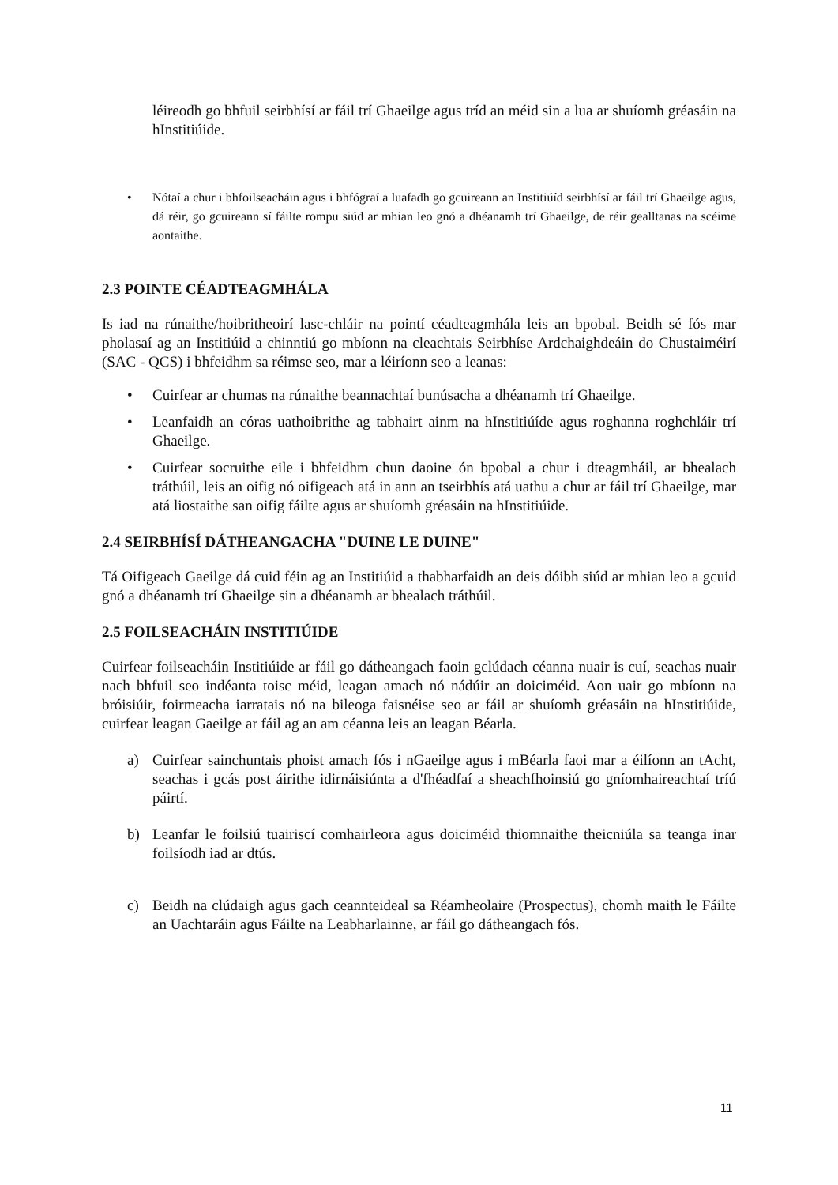léireodh go bhfuil seirbhísí ar fáil trí Ghaeilge agus tríd an méid sin a lua ar shuíomh gréasáin na hInstitiúide.
• Nótaí a chur i bhfoilseacháin agus i bhfógraí a luafadh go gcuireann an Institiúíd seirbhísí ar fáil trí Ghaeilge agus, dá réir, go gcuireann sí fáilte rompu siúd ar mhian leo gnó a dhéanamh trí Ghaeilge, de réir gealltanas na scéime aontaithe.
2.3 POINTE CÉADTEAGMHÁLA
Is iad na rúnaithe/hoibritheoirí lasc-chláir na pointí céadteagmhála leis an bpobal. Beidh sé fós mar pholasaí ag an Institiúid a chinntiú go mbíonn na cleachtais Seirbhíse Ardchaighdeáin do Chustaiméirí (SAC - QCS) i bhfeidhm sa réimse seo, mar a léiríonn seo a leanas:
• Cuirfear ar chumas na rúnaithe beannachtaí bunúsacha a dhéanamh trí Ghaeilge.
• Leanfaidh an córas uathoibrithe ag tabhairt ainm na hInstitiúíde agus roghanna roghchláir trí Ghaeilge.
• Cuirfear socruithe eile i bhfeidhm chun daoine ón bpobal a chur i dteagmháil, ar bhealach tráthúil, leis an oifig nó oifigeach atá in ann an tseirbhís atá uathu a chur ar fáil trí Ghaeilge, mar atá liostaithe san oifig fáilte agus ar shuíomh gréasáin na hInstitiúide.
2.4 SEIRBHÍSÍ DÁTHEANGACHA "DUINE LE DUINE"
Tá Oifigeach Gaeilge dá cuid féin ag an Institiúid a thabharfaidh an deis dóibh siúd ar mhian leo a gcuid gnó a dhéanamh trí Ghaeilge sin a dhéanamh ar bhealach tráthúil.
2.5 FOILSEACHÁIN INSTITIÚIDE
Cuirfear foilseacháin Institiúide ar fáil go dátheangach faoin gclúdach céanna nuair is cuí, seachas nuair nach bhfuil seo indéanta toisc méid, leagan amach nó nádúir an doiciméid. Aon uair go mbíonn na bróisiúir, foirmeacha iarratais nó na bileoga faisnéise seo ar fáil ar shuíomh gréasáin na hInstitiúide, cuirfear leagan Gaeilge ar fáil ag an am céanna leis an leagan Béarla.
a) Cuirfear sainchuntais phoist amach fós i nGaeilge agus i mBéarla faoi mar a éilíonn an tAcht, seachas i gcás post áirithe idirnáisiúnta a d'fhéadfaí a sheachfhoinsiú go gníomhaireachtaí tríú páirtí.
b) Leanfar le foilsiú tuairiscí comhairleora agus doiciméid thiomnaithe theicniúla sa teanga inar foilsíodh iad ar dtús.
c) Beidh na clúdaigh agus gach ceannteideal sa Réamheolaire (Prospectus), chomh maith le Fáilte an Uachtaráin agus Fáilte na Leabharlainne, ar fáil go dátheangach fós.
11